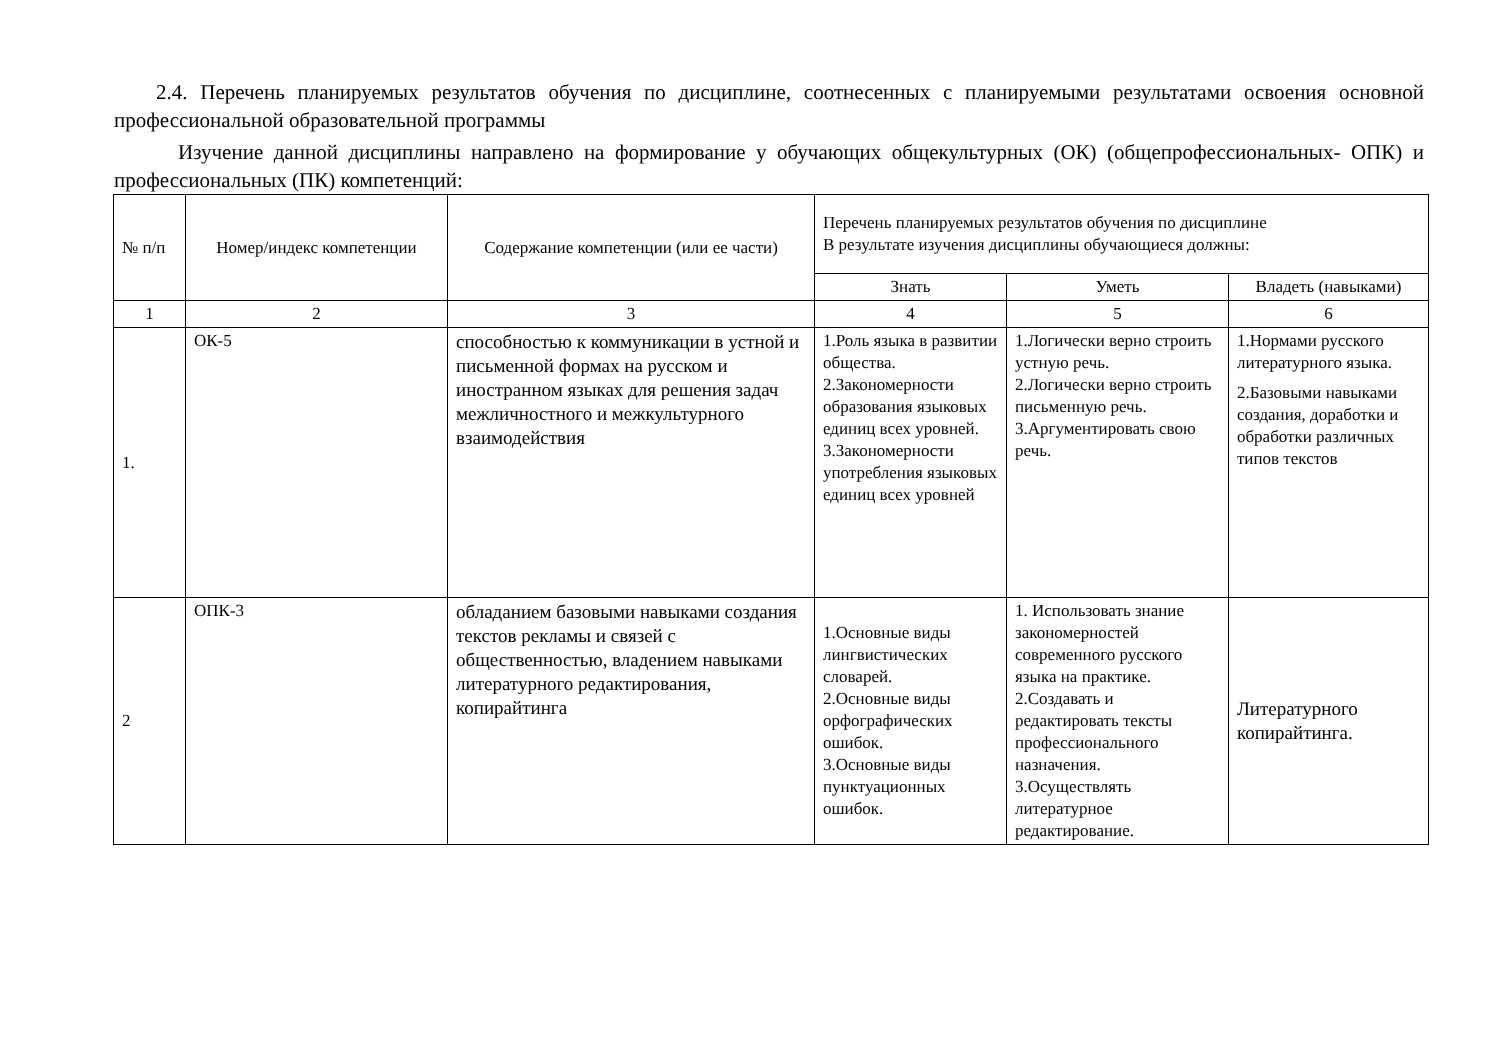2.4. Перечень планируемых результатов обучения по дисциплине, соотнесенных с планируемыми результатами освоения основной профессиональной образовательной программы
Изучение данной дисциплины направлено на формирование у обучающих общекультурных (ОК) (общепрофессиональных- ОПК) и профессиональных (ПК) компетенций:
| № п/п | Номер/индекс компетенции | Содержание компетенции (или ее части) | Перечень планируемых результатов обучения по дисциплине В результате изучения дисциплины обучающиеся должны: | | |
| --- | --- | --- | --- | --- | --- |
| | | | Знать | Уметь | Владеть (навыками) |
| 1 | 2 | 3 | 4 | 5 | 6 |
| 1. | ОК-5 | способностью к коммуникации в устной и письменной формах на русском и иностранном языках для решения задач межличностного и межкультурного взаимодействия | 1.Роль языка в развитии общества. 2.Закономерности образования языковых единиц всех уровней. 3.Закономерности употребления языковых единиц всех уровней | 1.Логически верно строить устную речь. 2.Логически верно строить письменную речь. 3.Аргументировать свою речь. | 1.Нормами русского литературного языка. 2.Базовыми навыками создания, доработки и обработки различных типов текстов |
| 2 | ОПК-3 | обладанием базовыми навыками создания текстов рекламы и связей с общественностью, владением навыками литературного редактирования, копирайтинга | 1.Основные виды лингвистических словарей. 2.Основные виды орфографических ошибок. 3.Основные виды пунктуационных ошибок. | 1. Использовать знание закономерностей современного русского языка на практике. 2.Создавать и редактировать тексты профессионального назначения. 3.Осуществлять литературное редактирование. | Литературного копирайтинга. |